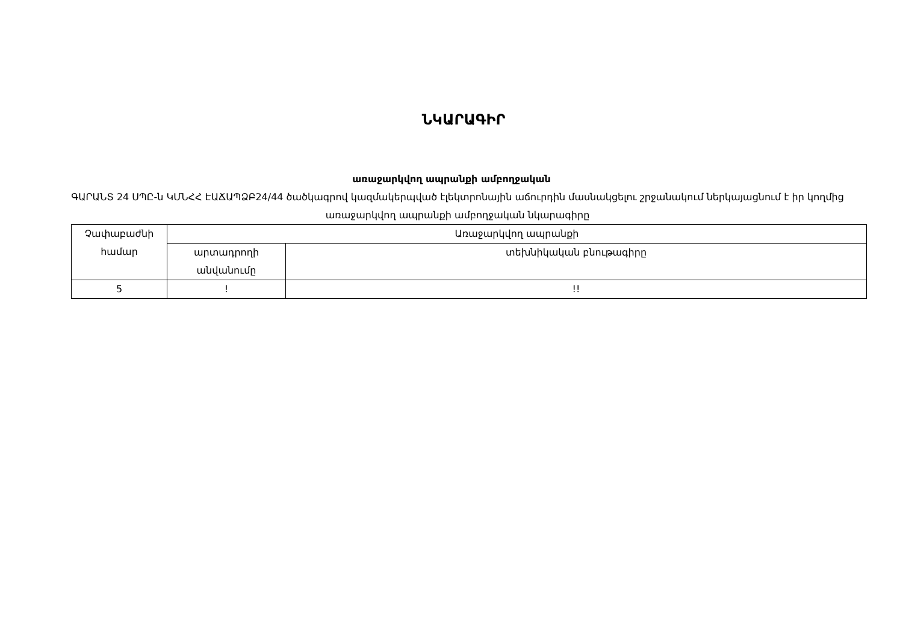ՆԿԱՐԱԳԻՐ
առաջարկվող ապրանքի ամբողջական
ԳԱՐԱՆՏ 24 ՍՊԸ-ն ԿՄՆՀՀ ԷԱՃԱՊՁԲ24/44 ծածկագրով կազմակերպված էլեկտրոնային աճուրդին մասնակցելու շրջանակում ներկայացնում է իր կողմից առաջարկվող ապրանքի ամբողջական նկարագիրը
| Չափաբաժնի համար | Առաջարկվող ապրանքի | |
| --- | --- | --- |
| | արտադրողի անվանումը | տեխնիկական բնութագիրը |
| 5 | ! | !! |